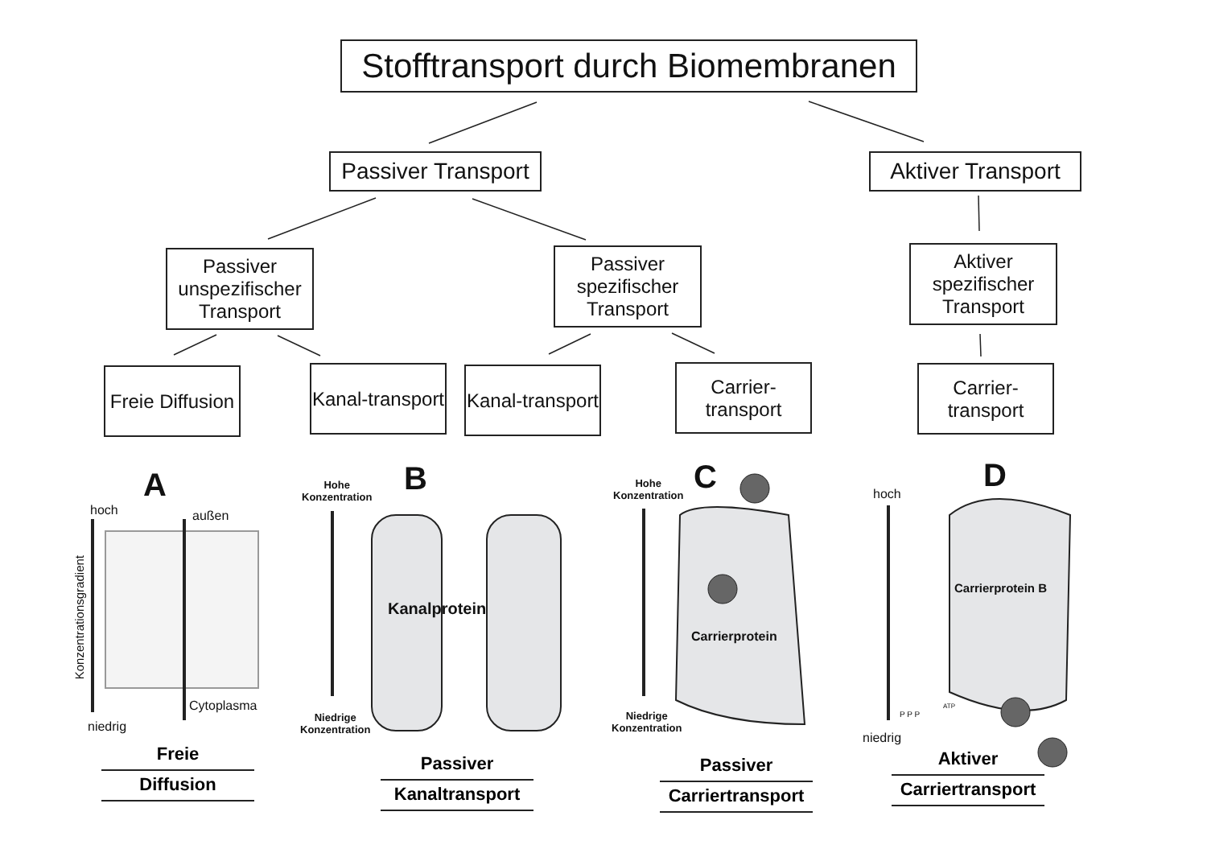Stofftransport durch Biomembranen
Passiver Transport
Aktiver Transport
Passiver unspezifischer Transport
Passiver spezifischer Transport
Aktiver spezifischer Transport
Freie Diffusion
Kanal-transport
Kanal-transport
Carrier-transport
Carrier-transport
A B C D
hoch außen
Cytoplasma
niedrig
Hohe
Konzentration
Niedrige
Konzentration
Kanalprotein
Hohe
Konzentration
Niedrige
Konzentration
Carrierprotein
hoch
niedrig
Carrierprotein B
ATP
P P P
Konzentrationsgradient
Freie
Diffusion
Passiver
Kanaltransport
Passiver
Carriertransport
Aktiver
Carriertransport